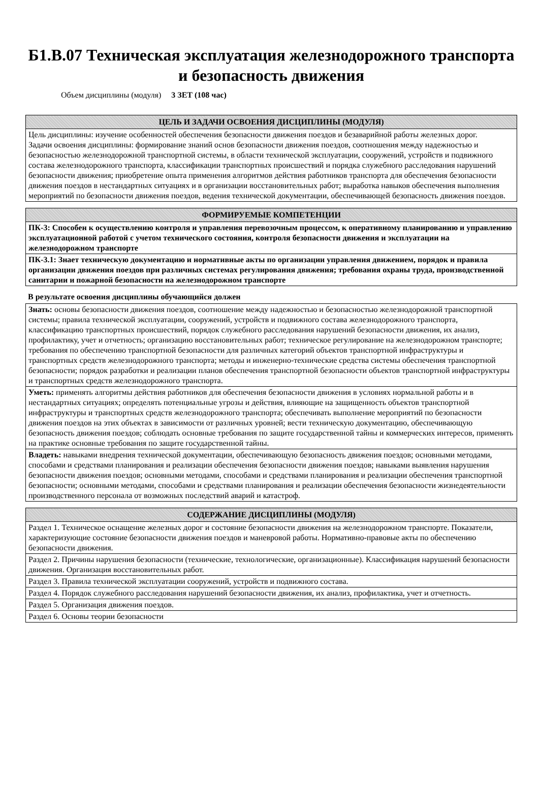Б1.В.07 Техническая эксплуатация железнодорожного транспорта и безопасность движения
Объем дисциплины (модуля) 3 ЗЕТ (108 час)
| ЦЕЛЬ И ЗАДАЧИ ОСВОЕНИЯ ДИСЦИПЛИНЫ (МОДУЛЯ) |
| --- |
| Цель дисциплины: изучение особенностей обеспечения безопасности движения поездов и безаварийной работы железных дорог. Задачи освоения дисциплины: формирование знаний основ безопасности движения поездов, соотношения между надежностью и безопасностью железнодорожной транспортной системы, в области технической эксплуатации, сооружений, устройств и подвижного состава железнодорожного транспорта, классификации транспортных происшествий и порядка служебного расследования нарушений безопасности движения; приобретение опыта применения алгоритмов действия работников транспорта для обеспечения безопасности движения поездов в нестандартных ситуациях и в организации восстановительных работ; выработка навыков обеспечения выполнения мероприятий по безопасности движения поездов, ведения технической документации, обеспечивающей безопасность движения поездов. |
| ФОРМИРУЕМЫЕ КОМПЕТЕНЦИИ |
| --- |
| ПК-3: Способен к осуществлению контроля и управления перевозочным процессом, к оперативному планированию и управлению эксплуатационной работой с учетом технического состояния, контроля безопасности движения и эксплуатации на железнодорожном транспорте |
| ПК-3.1: Знает техническую документацию и нормативные акты по организации управления движением, порядок и правила организации движения поездов при различных системах регулирования движения; требования охраны труда, производственной санитарии и пожарной безопасности на железнодорожном транспорте |
В результате освоения дисциплины обучающийся должен
| Знать: основы безопасности движения поездов, соотношение между надежностью и безопасностью железнодорожной транспортной системы; правила технической эксплуатации, сооружений, устройств и подвижного состава железнодорожного транспорта, классификацию транспортных происшествий, порядок служебного расследования нарушений безопасности движения, их анализ, профилактику, учет и отчетность; организацию восстановительных работ; техническое регулирование на железнодорожном транспорте; требования по обеспечению транспортной безопасности для различных категорий объектов транспортной инфраструктуры и транспортных средств железнодорожного транспорта; методы и инженерно-технические средства системы обеспечения транспортной безопасности; порядок разработки и реализации планов обеспечения транспортной безопасности объектов транспортной инфраструктуры и транспортных средств железнодорожного транспорта. |
| Уметь: применять алгоритмы действия работников для обеспечения безопасности движения в условиях нормальной работы и в нестандартных ситуациях; определять потенциальные угрозы и действия, влияющие на защищенность объектов транспортной инфраструктуры и транспортных средств железнодорожного транспорта; обеспечивать выполнение мероприятий по безопасности движения поездов на этих объектах в зависимости от различных уровней; вести техническую документацию, обеспечивающую безопасность движения поездов; соблюдать основные требования по защите государственной тайны и коммерческих интересов, применять на практике основные требования по защите государственной тайны. |
| Владеть: навыками внедрения технической документации, обеспечивающую безопасность движения поездов; основными методами, способами и средствами планирования и реализации обеспечения безопасности движения поездов; навыками выявления нарушения безопасности движения поездов; основными методами, способами и средствами планирования и реализации обеспечения транспортной безопасности; основными методами, способами и средствами планирования и реализации обеспечения безопасности жизнедеятельности производственного персонала от возможных последствий аварий и катастроф. |
| СОДЕРЖАНИЕ ДИСЦИПЛИНЫ (МОДУЛЯ) |
| --- |
| Раздел 1. Техническое оснащение железных дорог и состояние безопасности движения на железнодорожном транспорте. Показатели, характеризующие состояние безопасности движения поездов и маневровой работы. Нормативно-правовые акты по обеспечению безопасности движения. |
| Раздел 2. Причины нарушения безопасности (технические, технологические, организационные). Классификация нарушений безопасности движения. Организация восстановительных работ. |
| Раздел 3. Правила технической эксплуатации сооружений, устройств и подвижного состава. |
| Раздел 4. Порядок служебного расследования нарушений безопасности движения, их анализ, профилактика, учет и отчетность. |
| Раздел 5. Организация движения поездов. |
| Раздел 6. Основы теории безопасности |